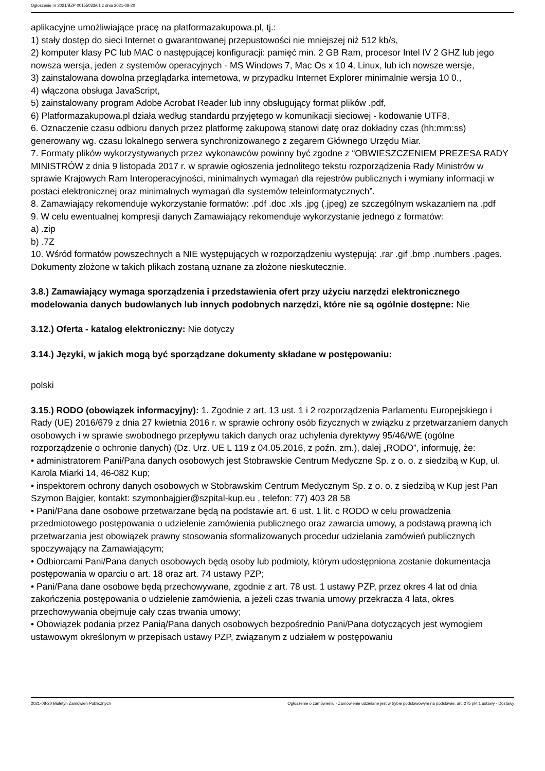Ogłoszenie nr 2021/BZP 00155033/01 z dnia 2021-08-20
aplikacyjne umożliwiające pracę na platformazakupowa.pl, tj.:
1) stały dostęp do sieci Internet o gwarantowanej przepustowości nie mniejszej niż 512 kb/s,
2) komputer klasy PC lub MAC o następującej konfiguracji: pamięć min. 2 GB Ram, procesor Intel IV 2 GHZ lub jego nowsza wersja, jeden z systemów operacyjnych - MS Windows 7, Mac Os x 10 4, Linux, lub ich nowsze wersje,
3) zainstalowana dowolna przeglądarka internetowa, w przypadku Internet Explorer minimalnie wersja 10 0.,
4) włączona obsługa JavaScript,
5) zainstalowany program Adobe Acrobat Reader lub inny obsługujący format plików .pdf,
6) Platformazakupowa.pl działa według standardu przyjętego w komunikacji sieciowej - kodowanie UTF8,
6. Oznaczenie czasu odbioru danych przez platformę zakupową stanowi datę oraz dokładny czas (hh:mm:ss) generowany wg. czasu lokalnego serwera synchronizowanego z zegarem Głównego Urzędu Miar.
7. Formaty plików wykorzystywanych przez wykonawców powinny być zgodne z “OBWIESZCZENIEM PREZESA RADY MINISTRÓW z dnia 9 listopada 2017 r. w sprawie ogłoszenia jednolitego tekstu rozporządzenia Rady Ministrów w sprawie Krajowych Ram Interoperacyjności, minimalnych wymagań dla rejestrów publicznych i wymiany informacji w postaci elektronicznej oraz minimalnych wymagań dla systemów teleinformatycznych”.
8. Zamawiający rekomenduje wykorzystanie formatów: .pdf .doc .xls .jpg (.jpeg) ze szczególnym wskazaniem na .pdf
9. W celu ewentualnej kompresji danych Zamawiający rekomenduje wykorzystanie jednego z formatów:
a) .zip
b) .7Z
10. Wśród formatów powszechnych a NIE występujących w rozporządzeniu występują: .rar .gif .bmp .numbers .pages. Dokumenty złożone w takich plikach zostaną uznane za złożone nieskutecznie.
3.8.) Zamawiający wymaga sporządzenia i przedstawienia ofert przy użyciu narzędzi elektronicznego modelowania danych budowlanych lub innych podobnych narzędzi, które nie są ogólnie dostępne: Nie
3.12.) Oferta - katalog elektroniczny: Nie dotyczy
3.14.) Języki, w jakich mogą być sporządzane dokumenty składane w postępowaniu:
polski
3.15.) RODO (obowiązek informacyjny): 1. Zgodnie z art. 13 ust. 1 i 2 rozporządzenia Parlamentu Europejskiego i Rady (UE) 2016/679 z dnia 27 kwietnia 2016 r. w sprawie ochrony osób fizycznych w związku z przetwarzaniem danych osobowych i w sprawie swobodnego przepływu takich danych oraz uchylenia dyrektywy 95/46/WE (ogólne rozporządzenie o ochronie danych) (Dz. Urz. UE L 119 z 04.05.2016, z poźn. zm.), dalej „RODO”, informuję, że:
• administratorem Pani/Pana danych osobowych jest Stobrawskie Centrum Medyczne Sp. z o. o. z siedzibą w Kup, ul. Karola Miarki 14, 46-082 Kup;
• inspektorem ochrony danych osobowych w Stobrawskim Centrum Medycznym Sp. z o. o. z siedzibą w Kup jest Pan Szymon Bajgier, kontakt: szymonbajgier@szpital-kup.eu , telefon: 77) 403 28 58
• Pani/Pana dane osobowe przetwarzane będą na podstawie art. 6 ust. 1 lit. c RODO w celu prowadzenia przedmiotowego postępowania o udzielenie zamówienia publicznego oraz zawarcia umowy, a podstawą prawną ich przetwarzania jest obowiązek prawny stosowania sformalizowanych procedur udzielania zamówień publicznych spoczywający na Zamawiającym;
• Odbiorcami Pani/Pana danych osobowych będą osoby lub podmioty, którym udostępniona zostanie dokumentacja postępowania w oparciu o art. 18 oraz art. 74 ustawy PZP;
• Pani/Pana dane osobowe będą przechowywane, zgodnie z art. 78 ust. 1 ustawy PZP, przez okres 4 lat od dnia zakończenia postępowania o udzielenie zamówienia, a jeżeli czas trwania umowy przekracza 4 lata, okres przechowywania obejmuje cały czas trwania umowy;
• Obowiązek podania przez Panią/Pana danych osobowych bezpośrednio Pani/Pana dotyczących jest wymogiem ustawowym określonym w przepisach ustawy PZP, związanym z udziałem w postępowaniu
2021-08-20 Biuletyn Zamówień Publicznych Ogłoszenie o zamówieniu - Zamówienie udzielane jest w trybie podstawowym na podstawie: art. 275 pkt 1 ustawy - Dostawy